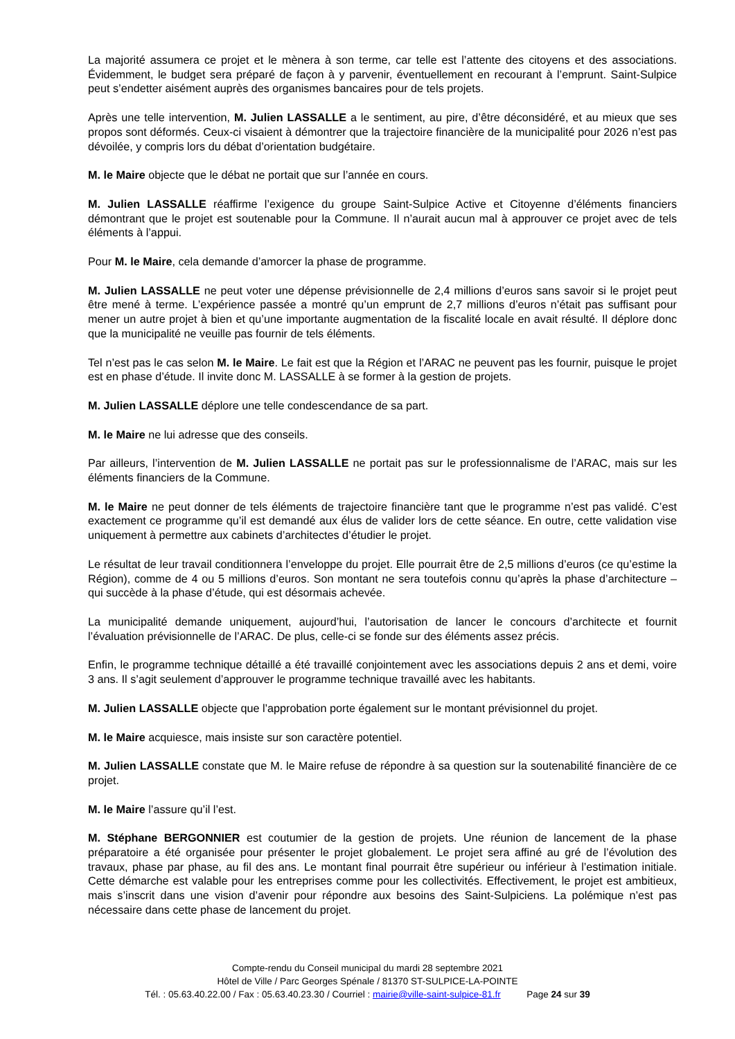La majorité assumera ce projet et le mènera à son terme, car telle est l’attente des citoyens et des associations. Évidemment, le budget sera préparé de façon à y parvenir, éventuellement en recourant à l’emprunt. Saint-Sulpice peut s’endetter aisément auprès des organismes bancaires pour de tels projets.
Après une telle intervention, M. Julien LASSALLE a le sentiment, au pire, d’être déconsidéré, et au mieux que ses propos sont déformés. Ceux-ci visaient à démontrer que la trajectoire financière de la municipalité pour 2026 n’est pas dévoilée, y compris lors du débat d’orientation budgétaire.
M. le Maire objecte que le débat ne portait que sur l’année en cours.
M. Julien LASSALLE réaffirme l’exigence du groupe Saint-Sulpice Active et Citoyenne d’éléments financiers démontrant que le projet est soutenable pour la Commune. Il n’aurait aucun mal à approuver ce projet avec de tels éléments à l’appui.
Pour M. le Maire, cela demande d’amorcer la phase de programme.
M. Julien LASSALLE ne peut voter une dépense prévisionnelle de 2,4 millions d’euros sans savoir si le projet peut être mené à terme. L’expérience passée a montré qu’un emprunt de 2,7 millions d’euros n’était pas suffisant pour mener un autre projet à bien et qu’une importante augmentation de la fiscalité locale en avait résulté. Il déplore donc que la municipalité ne veuille pas fournir de tels éléments.
Tel n’est pas le cas selon M. le Maire. Le fait est que la Région et l’ARAC ne peuvent pas les fournir, puisque le projet est en phase d’étude. Il invite donc M. LASSALLE à se former à la gestion de projets.
M. Julien LASSALLE déplore une telle condescendance de sa part.
M. le Maire ne lui adresse que des conseils.
Par ailleurs, l’intervention de M. Julien LASSALLE ne portait pas sur le professionnalisme de l’ARAC, mais sur les éléments financiers de la Commune.
M. le Maire ne peut donner de tels éléments de trajectoire financière tant que le programme n’est pas validé. C’est exactement ce programme qu’il est demandé aux élus de valider lors de cette séance. En outre, cette validation vise uniquement à permettre aux cabinets d’architectes d’étudier le projet.
Le résultat de leur travail conditionnera l’enveloppe du projet. Elle pourrait être de 2,5 millions d’euros (ce qu’estime la Région), comme de 4 ou 5 millions d’euros. Son montant ne sera toutefois connu qu’après la phase d’architecture – qui succède à la phase d’étude, qui est désormais achevée.
La municipalité demande uniquement, aujourd’hui, l’autorisation de lancer le concours d’architecte et fournit l’évaluation prévisionnelle de l’ARAC. De plus, celle-ci se fonde sur des éléments assez précis.
Enfin, le programme technique détaillé a été travaillé conjointement avec les associations depuis 2 ans et demi, voire 3 ans. Il s’agit seulement d’approuver le programme technique travaillé avec les habitants.
M. Julien LASSALLE objecte que l’approbation porte également sur le montant prévisionnel du projet.
M. le Maire acquiesce, mais insiste sur son caractère potentiel.
M. Julien LASSALLE constate que M. le Maire refuse de répondre à sa question sur la soutenabilité financière de ce projet.
M. le Maire l’assure qu’il l’est.
M. Stéphane BERGONNIER est coutumier de la gestion de projets. Une réunion de lancement de la phase préparatoire a été organisée pour présenter le projet globalement. Le projet sera affiné au gré de l’évolution des travaux, phase par phase, au fil des ans. Le montant final pourrait être supérieur ou inférieur à l’estimation initiale. Cette démarche est valable pour les entreprises comme pour les collectivités. Effectivement, le projet est ambitieux, mais s’inscrit dans une vision d’avenir pour répondre aux besoins des Saint-Sulpiciens. La polémique n’est pas nécessaire dans cette phase de lancement du projet.
Compte-rendu du Conseil municipal du mardi 28 septembre 2021
Hôtel de Ville / Parc Georges Spénale / 81370 ST-SULPICE-LA-POINTE
Tél. : 05.63.40.22.00 / Fax : 05.63.40.23.30 / Courriel : mairie@ville-saint-sulpice-81.fr Page 24 sur 39